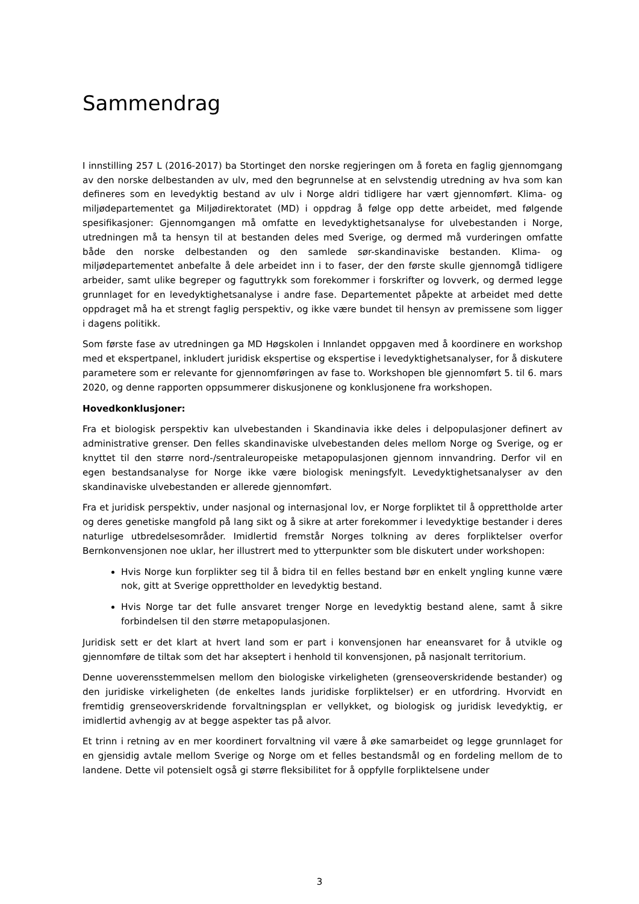Sammendrag
I innstilling 257 L (2016-2017) ba Stortinget den norske regjeringen om å foreta en faglig gjennomgang av den norske delbestanden av ulv, med den begrunnelse at en selvstendig utredning av hva som kan defineres som en levedyktig bestand av ulv i Norge aldri tidligere har vært gjennomført. Klima- og miljødepartementet ga Miljødirektoratet (MD) i oppdrag å følge opp dette arbeidet, med følgende spesifikasjoner: Gjennomgangen må omfatte en levedyktighetsanalyse for ulvebestanden i Norge, utredningen må ta hensyn til at bestanden deles med Sverige, og dermed må vurderingen omfatte både den norske delbestanden og den samlede sør-skandinaviske bestanden. Klima- og miljødepartementet anbefalte å dele arbeidet inn i to faser, der den første skulle gjennomgå tidligere arbeider, samt ulike begreper og faguttrykk som forekommer i forskrifter og lovverk, og dermed legge grunnlaget for en levedyktighetsanalyse i andre fase. Departementet påpekte at arbeidet med dette oppdraget må ha et strengt faglig perspektiv, og ikke være bundet til hensyn av premissene som ligger i dagens politikk.
Som første fase av utredningen ga MD Høgskolen i Innlandet oppgaven med å koordinere en workshop med et ekspertpanel, inkludert juridisk ekspertise og ekspertise i levedyktighetsanalyser, for å diskutere parametere som er relevante for gjennomføringen av fase to. Workshopen ble gjennomført 5. til 6. mars 2020, og denne rapporten oppsummerer diskusjonene og konklusjonene fra workshopen.
Hovedkonklusjoner:
Fra et biologisk perspektiv kan ulvebestanden i Skandinavia ikke deles i delpopulasjoner definert av administrative grenser. Den felles skandinaviske ulvebestanden deles mellom Norge og Sverige, og er knyttet til den større nord-/sentraleuropeiske metapopulasjonen gjennom innvandring. Derfor vil en egen bestandsanalyse for Norge ikke være biologisk meningsfylt. Levedyktighetsanalyser av den skandinaviske ulvebestanden er allerede gjennomført.
Fra et juridisk perspektiv, under nasjonal og internasjonal lov, er Norge forpliktet til å opprettholde arter og deres genetiske mangfold på lang sikt og å sikre at arter forekommer i levedyktige bestander i deres naturlige utbredelsesområder. Imidlertid fremstår Norges tolkning av deres forpliktelser overfor Bernkonvensjonen noe uklar, her illustrert med to ytterpunkter som ble diskutert under workshopen:
Hvis Norge kun forplikter seg til å bidra til en felles bestand bør en enkelt yngling kunne være nok, gitt at Sverige opprettholder en levedyktig bestand.
Hvis Norge tar det fulle ansvaret trenger Norge en levedyktig bestand alene, samt å sikre forbindelsen til den større metapopulasjonen.
Juridisk sett er det klart at hvert land som er part i konvensjonen har eneansvaret for å utvikle og gjennomføre de tiltak som det har akseptert i henhold til konvensjonen, på nasjonalt territorium.
Denne uoverensstemmelsen mellom den biologiske virkeligheten (grenseoverskridende bestander) og den juridiske virkeligheten (de enkeltes lands juridiske forpliktelser) er en utfordring. Hvorvidt en fremtidig grenseoverskridende forvaltningsplan er vellykket, og biologisk og juridisk levedyktig, er imidlertid avhengig av at begge aspekter tas på alvor.
Et trinn i retning av en mer koordinert forvaltning vil være å øke samarbeidet og legge grunnlaget for en gjensidig avtale mellom Sverige og Norge om et felles bestandsmål og en fordeling mellom de to landene. Dette vil potensielt også gi større fleksibilitet for å oppfylle forpliktelsene under
3